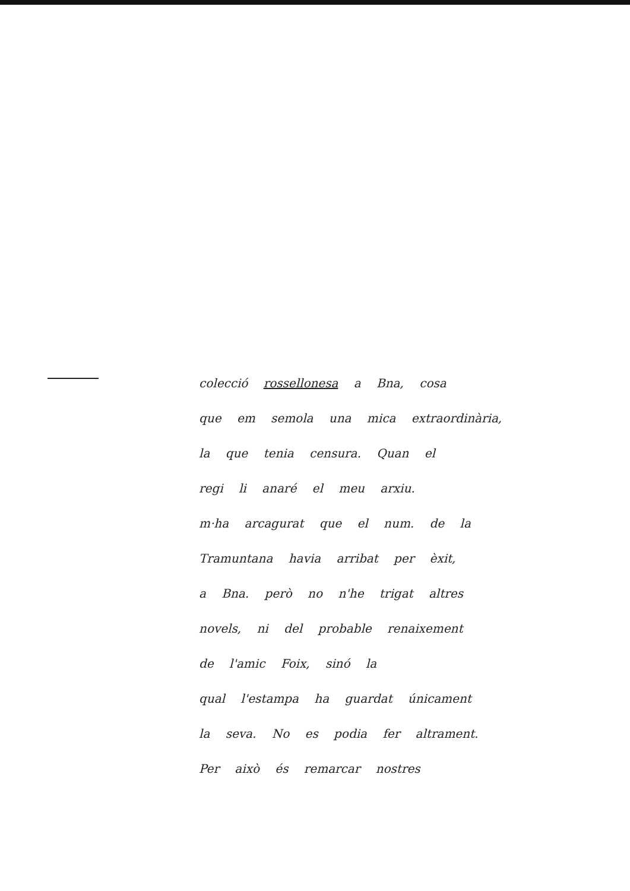colecció rossellonesa a Bna, cosa
que em semola una mica extraordinària,
la que tenia censura. Quan el
regi li anaré el meu arxiu.
m·ha arcagurat que el num. de la
Tramuntana havia arribat per èxit,
a Bna. però no n'he trigat altres
novels, ni del probable renaixement
de l'amic Foix, sinó la
qual l'estampa ha guardat únicament
la seva. No es podia fer altrament.
Per això és remarcar nostres